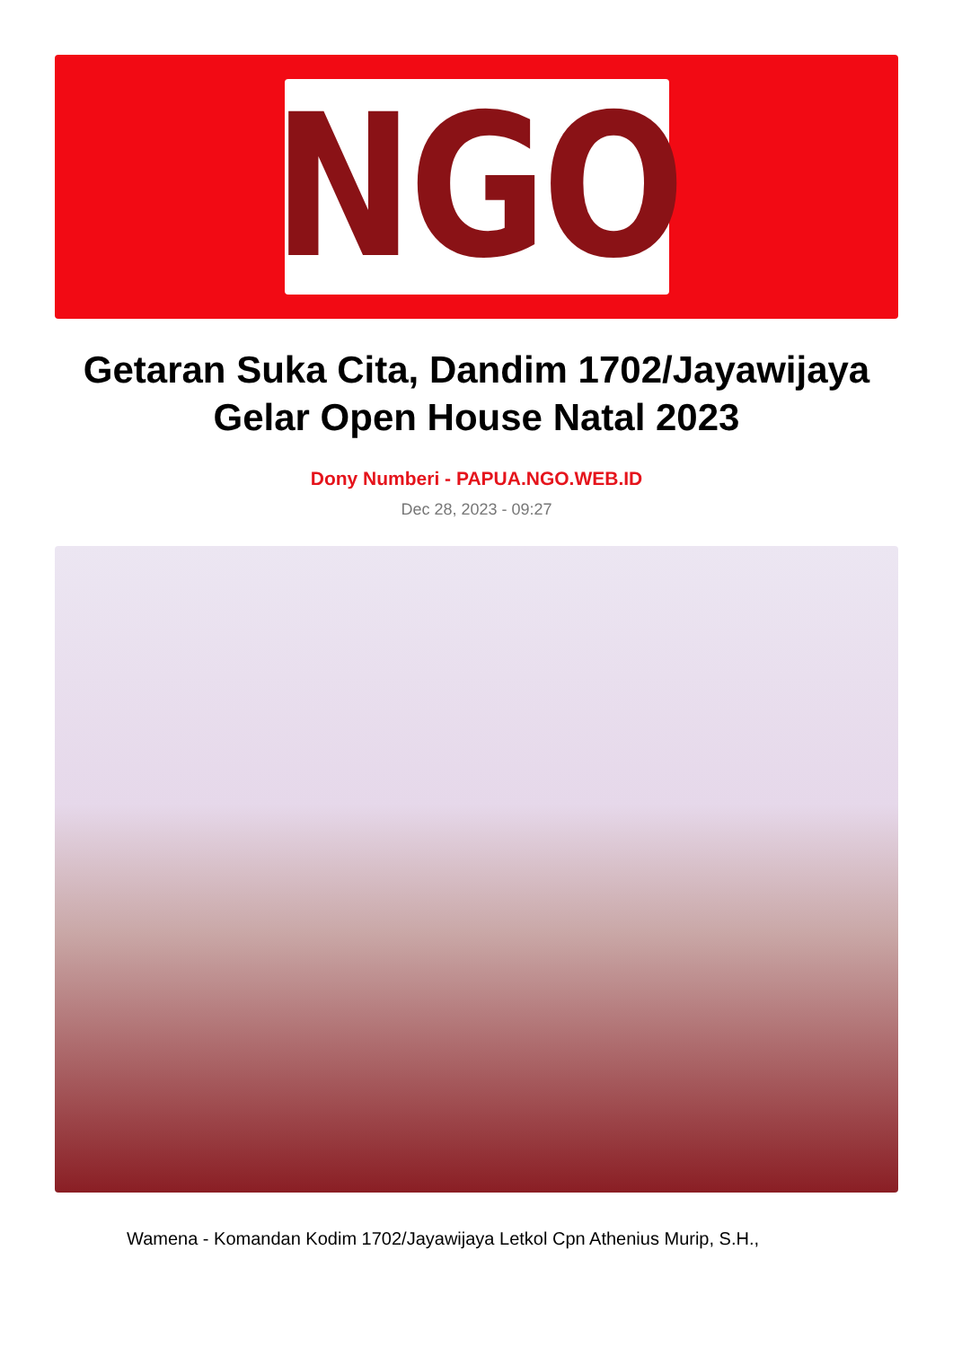NGO
Getaran Suka Cita, Dandim 1702/Jayawijaya Gelar Open House Natal 2023
Dony Numberi - PAPUA.NGO.WEB.ID
Dec 28, 2023 - 09:27
Wamena - Komandan Kodim 1702/Jayawijaya Letkol Cpn Athenius Murip, S.H.,